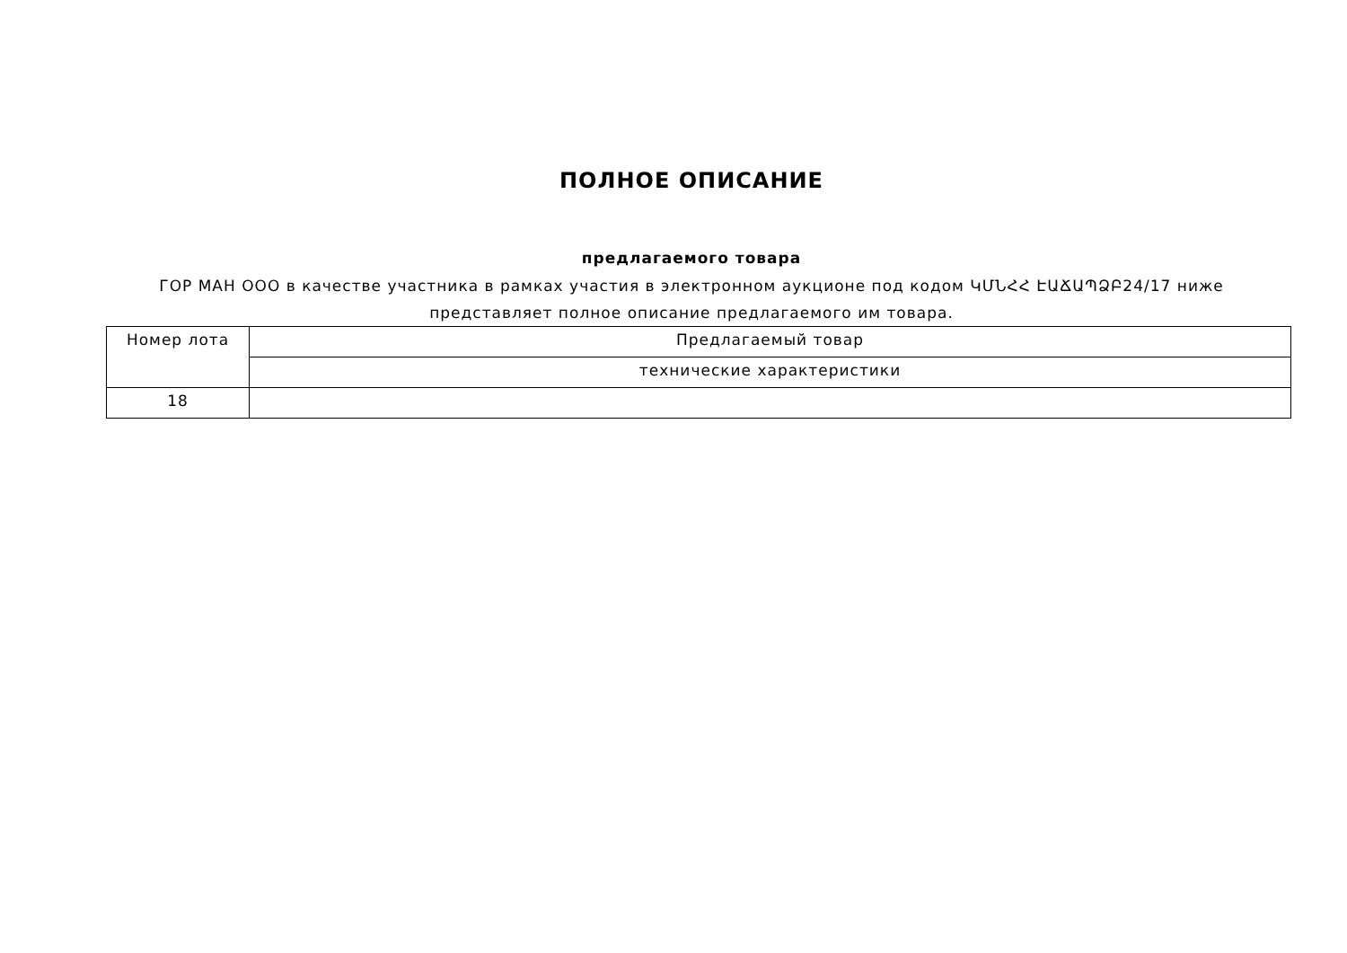ПОЛНОЕ ОПИСАНИЕ
предлагаемого товара
ГОР МАН ООО в качестве участника в рамках участия в электронном аукционе под кодом ԿՄՆՀՀ ԷԱՃԱՊՁԲ24/17 ниже представляет полное описание предлагаемого им товара.
| Номер лота | Предлагаемый товар |
| | технические характеристики |
| 18 | |